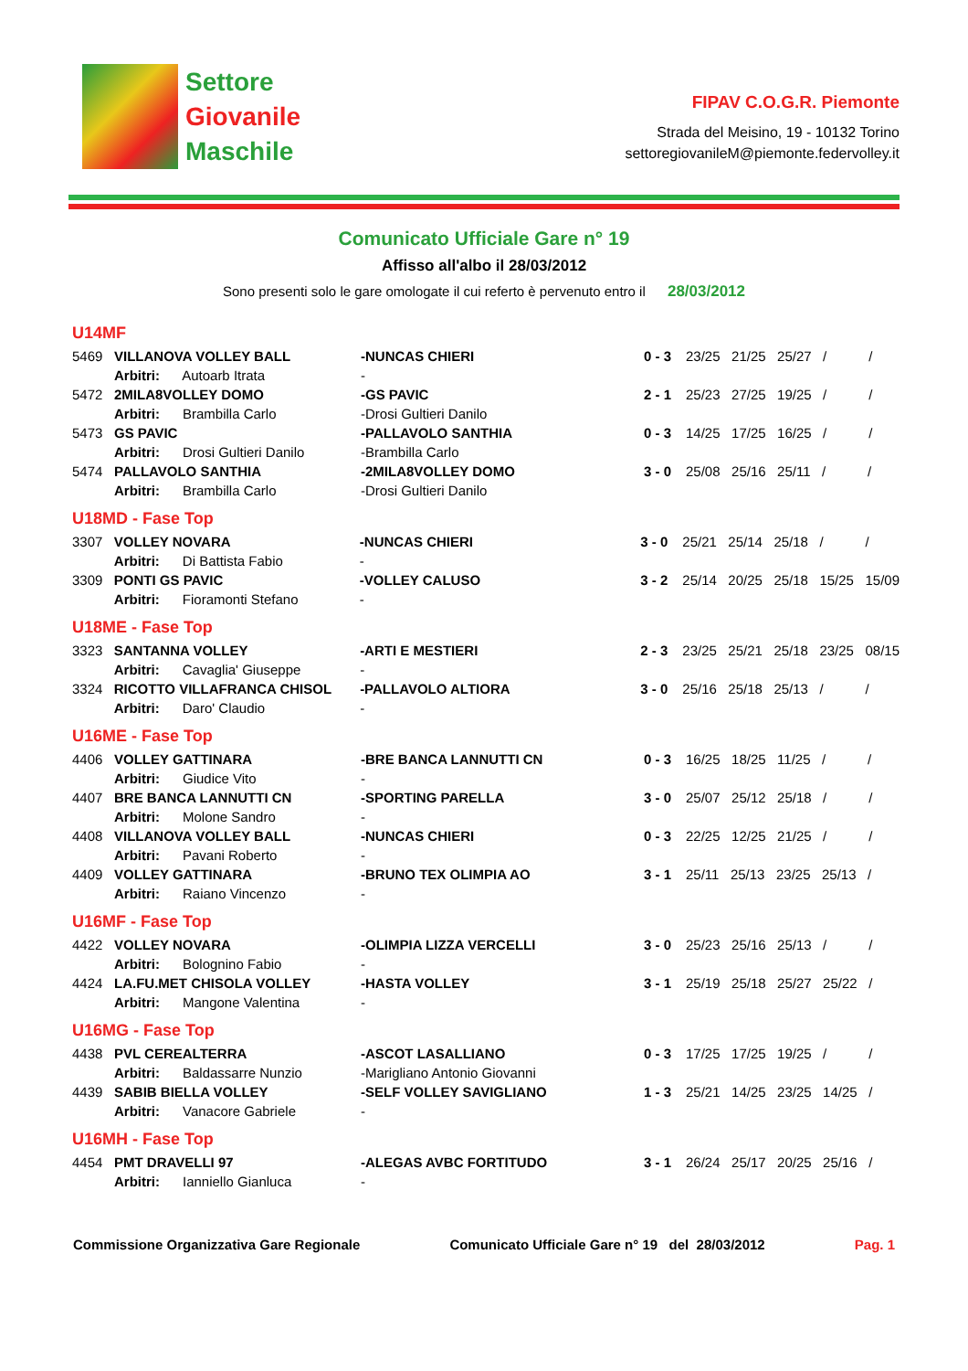Settore
Giovanile
Maschile
FIPAV C.O.G.R. Piemonte
Strada del Meisino, 19 - 10132 Torino
settoregiovanileM@piemonte.federvolley.it
Comunicato Ufficiale Gare n° 19
Affisso all'albo il 28/03/2012
Sono presenti solo le gare omologate il cui referto è pervenuto entro il 28/03/2012
U14MF
| 5469 | VILLANOVA VOLLEY BALL | -NUNCAS CHIERI | 0 - 3 | 23/25 21/25 25/27 / / |
| | Arbitri: Autoarb Itrata | - | | |
| 5472 | 2MILA8VOLLEY DOMO | -GS PAVIC | 2 - 1 | 25/23 27/25 19/25 / / |
| | Arbitri: Brambilla Carlo | -Drosi Gultieri Danilo | | |
| 5473 | GS PAVIC | -PALLAVOLO SANTHIA | 0 - 3 | 14/25 17/25 16/25 / / |
| | Arbitri: Drosi Gultieri Danilo | -Brambilla Carlo | | |
| 5474 | PALLAVOLO SANTHIA | -2MILA8VOLLEY DOMO | 3 - 0 | 25/08 25/16 25/11 / / |
| | Arbitri: Brambilla Carlo | -Drosi Gultieri Danilo | | |
U18MD - Fase Top
| 3307 | VOLLEY NOVARA | -NUNCAS CHIERI | 3 - 0 | 25/21 25/14 25/18 / / |
| | Arbitri: Di Battista Fabio | - | | |
| 3309 | PONTI GS PAVIC | -VOLLEY CALUSO | 3 - 2 | 25/14 20/25 25/18 15/25 15/09 |
| | Arbitri: Fioramonti Stefano | - | | |
U18ME - Fase Top
| 3323 | SANTANNA VOLLEY | -ARTI E MESTIERI | 2 - 3 | 23/25 25/21 25/18 23/25 08/15 |
| | Arbitri: Cavaglia' Giuseppe | - | | |
| 3324 | RICOTTO VILLAFRANCA CHISOL | -PALLAVOLO ALTIORA | 3 - 0 | 25/16 25/18 25/13 / / |
| | Arbitri: Daro' Claudio | - | | |
U16ME - Fase Top
| 4406 | VOLLEY GATTINARA | -BRE BANCA LANNUTTI CN | 0 - 3 | 16/25 18/25 11/25 / / |
| | Arbitri: Giudice Vito | - | | |
| 4407 | BRE BANCA LANNUTTI CN | -SPORTING PARELLA | 3 - 0 | 25/07 25/12 25/18 / / |
| | Arbitri: Molone Sandro | - | | |
| 4408 | VILLANOVA VOLLEY BALL | -NUNCAS CHIERI | 0 - 3 | 22/25 12/25 21/25 / / |
| | Arbitri: Pavani Roberto | - | | |
| 4409 | VOLLEY GATTINARA | -BRUNO TEX OLIMPIA AO | 3 - 1 | 25/11 25/13 23/25 25/13 / |
| | Arbitri: Raiano Vincenzo | - | | |
U16MF - Fase Top
| 4422 | VOLLEY NOVARA | -OLIMPIA LIZZA VERCELLI | 3 - 0 | 25/23 25/16 25/13 / / |
| | Arbitri: Bolognino Fabio | - | | |
| 4424 | LA.FU.MET CHISOLA VOLLEY | -HASTA VOLLEY | 3 - 1 | 25/19 25/18 25/27 25/22 / |
| | Arbitri: Mangone Valentina | - | | |
U16MG - Fase Top
| 4438 | PVL CEREALTERRA | -ASCOT LASALLIANO | 0 - 3 | 17/25 17/25 19/25 / / |
| | Arbitri: Baldassarre Nunzio | -Marigliano Antonio Giovanni | | |
| 4439 | SABIB BIELLA VOLLEY | -SELF VOLLEY SAVIGLIANO | 1 - 3 | 25/21 14/25 23/25 14/25 / |
| | Arbitri: Vanacore Gabriele | - | | |
U16MH - Fase Top
| 4454 | PMT DRAVELLI 97 | -ALEGAS AVBC FORTITUDO | 3 - 1 | 26/24 25/17 20/25 25/16 / |
| | Arbitri: Ianniello Gianluca | - | | |
Commissione Organizzativa Gare Regionale Comunicato Ufficiale Gare n° 19 del 28/03/2012 Pag. 1